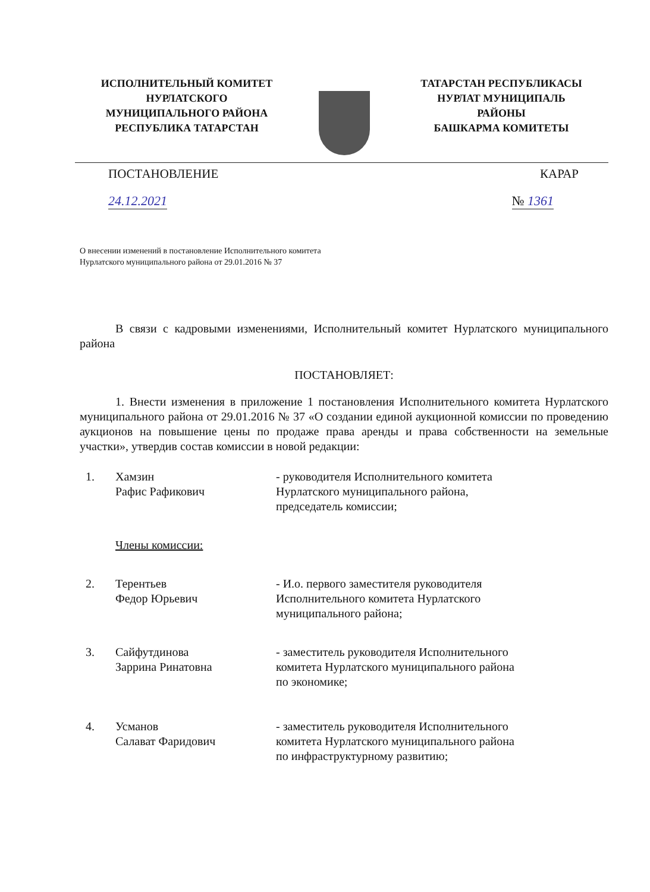ИСПОЛНИТЕЛЬНЫЙ КОМИТЕТ
НУРЛАТСКОГО
МУНИЦИПАЛЬНОГО РАЙОНА
РЕСПУБЛИКА ТАТАРСТАН
ТАТАРСТАН РЕСПУБЛИКАСЫ
НУРЛАТ МУНИЦИПАЛЬ
РАЙОНЫ
БАШКАРМА КОМИТЕТЫ
ПОСТАНОВЛЕНИЕ КАРАР
24.12.2021 № 1361
О внесении изменений в постановление Исполнительного комитета
Нурлатского муниципального района от 29.01.2016 № 37
В связи с кадровыми изменениями, Исполнительный комитет Нурлатского муниципального района
ПОСТАНОВЛЯЕТ:
1. Внести изменения в приложение 1 постановления Исполнительного комитета Нурлатского муниципального района от 29.01.2016 № 37 «О создании единой аукционной комиссии по проведению аукционов на повышение цены по продаже права аренды и права собственности на земельные участки», утвердив состав комиссии в новой редакции:
1. Хамзин
Рафис Рафикович
- руководителя Исполнительного комитета
Нурлатского муниципального района,
председатель комиссии;
Члены комиссии:
2. Терентьев
Федор Юрьевич
- И.о. первого заместителя руководителя
Исполнительного комитета Нурлатского
муниципального района;
3. Сайфутдинова
Заррина Ринатовна
- заместитель руководителя Исполнительного
комитета Нурлатского муниципального района
по экономике;
4. Усманов
Салават Фаридович
- заместитель руководителя Исполнительного
комитета Нурлатского муниципального района
по инфраструктурному развитию;